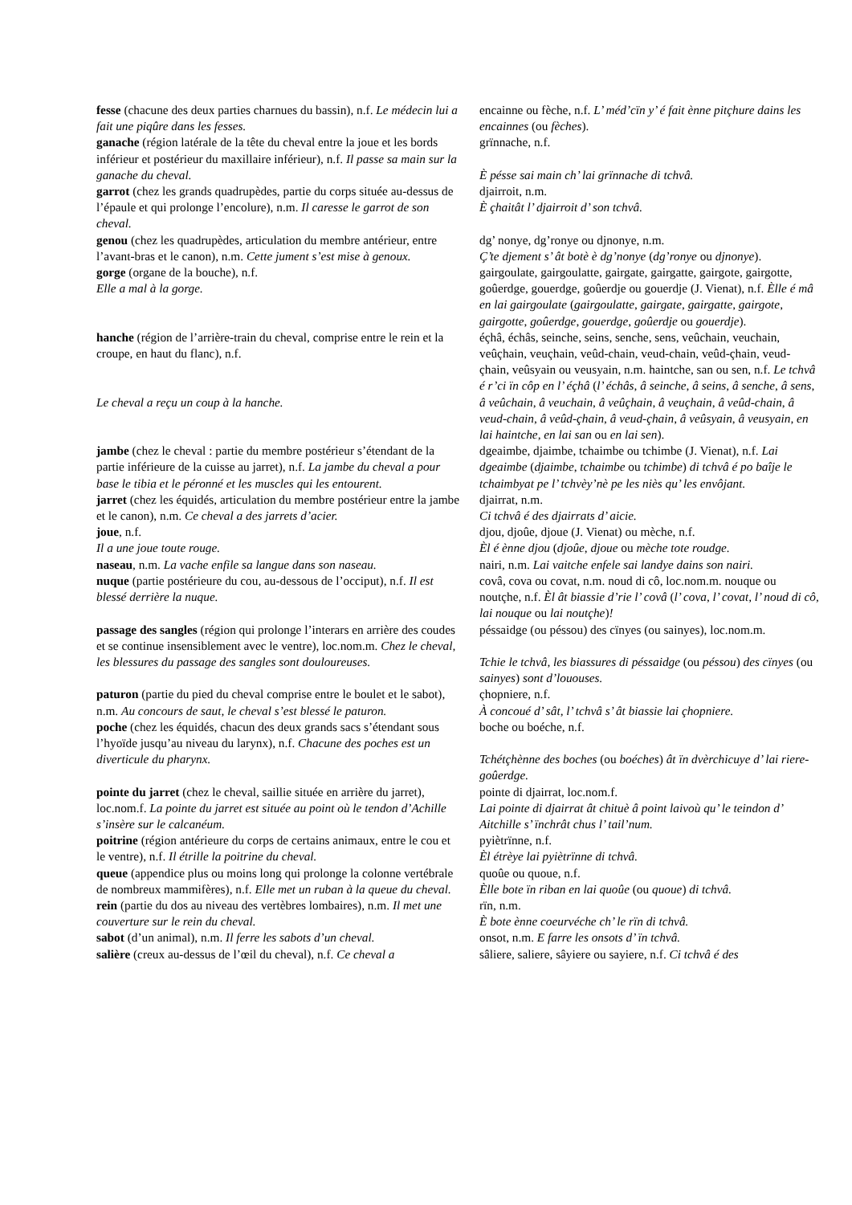| fesse (chacune des deux parties charnues du bassin), n.f. Le médecin lui a fait une piqûre dans les fesses. | encainne ou fèche, n.f. L’ méd’cïn y’ é fait ènne pitçhure dains les encainnes (ou fèches ). |
| ganache (région latérale de la tête du cheval entre la joue et les bords inférieur et postérieur du maxillaire inférieur), n.f. Il passe sa main sur la ganache du cheval. | grïnnache, n.f. È pésse sai main ch’ lai grïnnache di tchvâ. |
| garrot (chez les grands quadrupèdes, partie du corps située au-dessus de l’épaule et qui prolonge l’encolure), n.m. Il caresse le garrot de son cheval. | djairroit, n.m. È çhaitât l’ djairroit d’ son tchvâ. |
| genou (chez les quadrupèdes, articulation du membre antérieur, entre l’avant-bras et le canon), n.m. Cette jument s’est mise à genoux. | dg’ nonye, dg’ronye ou djnonye, n.m. Ç’te djement s’ ât botè è dg’nonye ( dg’ronye ou djnonye ). |
| gorge (organe de la bouche), n.f. Elle a mal à la gorge. | gairgoulate, gairgoulatte, gairgate, gairgatte, gairgote, gairgotte, goûerdge, gouerdge, goûerdje ou gouerdje (J. Vienat), n.f. Èlle é mâ en lai gairgoulate ( gairgoulatte , gairgate , gairgatte , gairgote , gairgotte , goûerdge , gouerdge , goûerdje ou gouerdje ). |
| hanche (région de l’arrière-train du cheval, comprise entre le rein et la croupe, en haut du flanc), n.f. Le cheval a reçu un coup à la hanche. | éçhâ, échâs, seinche, seins, senche, sens, veûchain, veuchain, veûçhain, veuçhain, veûd-chain, veud-chain, veûd-çhain, veud-çhain, veûsyain ou veusyain, n.m. haintche, san ou sen, n.f. Le tchvâ é r’ci ïn côp en l’ éçhâ ( l’ échâs , â seinche , â seins , â senche , â sens , â veûchain , â veuchain , â veûçhain , â veuçhain , â veûd-chain , â veud-chain , â veûd-çhain , â veud-çhain , â veûsyain , â veusyain, en lai haintche, en lai san ou en lai sen ). |
| jambe (chez le cheval : partie du membre postérieur s’étendant de la partie inférieure de la cuisse au jarret), n.f. La jambe du cheval a pour base le tibia et le péronné et les muscles qui les entourent. | dgeaimbe, djaimbe, tchaimbe ou tchimbe (J. Vienat), n.f. Lai dgeaimbe ( djaimbe , tchaimbe ou tchimbe ) di tchvâ é po baîje le tchaimbyat pe l’ tchvèy’nè pe les niès qu’ les envôjant. |
| jarret (chez les équidés, articulation du membre postérieur entre la jambe et le canon), n.m. Ce cheval a des jarrets d’acier. | djairrat, n.m. Ci tchvâ é des djairrats d’ aicie. |
| joue , n.f. Il a une joue toute rouge. | djou, djoûe, djoue (J. Vienat) ou mèche, n.f. Èl é ènne djou ( djoûe , djoue ou mèche tote roudge. |
| naseau , n.m. La vache enfile sa langue dans son naseau. | nairi, n.m. Lai vaitche enfele sai landye dains son nairi. |
| nuque (partie postérieure du cou, au-dessous de l’occiput), n.f. Il est blessé derrière la nuque. | covâ, cova ou covat, n.m. noud di cô, loc.nom.m. nouque ou noutçhe, n.f. Èl ât biassie d’rie l’ covâ ( l’ cova , l’ covat, l’ noud di cô, lai nouque ou lai noutçhe ) ! |
| passage des sangles (région qui prolonge l’interars en arrière des coudes et se continue insensiblement avec le ventre), loc.nom.m. Chez le cheval, les blessures du passage des sangles sont douloureuses. | péssaidge (ou péssou) des cïnyes (ou sainyes), loc.nom.m. Tchie le tchvâ, les biassures di péssaidge (ou péssou ) des cïnyes (ou sainyes ) sont d’lououses. |
| paturon (partie du pied du cheval comprise entre le boulet et le sabot), n.m. Au concours de saut, le cheval s’est blessé le paturon. | çhopniere, n.f. À concoué d’ sât, l’ tchvâ s’ ât biassie lai çhopniere. |
| poche (chez les équidés, chacun des deux grands sacs s’étendant sous l’hyoïde jusqu’au niveau du larynx), n.f. Chacune des poches est un diverticule du pharynx. | boche ou boéche, n.f. Tchétçhènne des boches (ou boéches ) ât ïn dvèrchicuye d’ lai riere-goûerdge. |
| pointe du jarret (chez le cheval, saillie située en arrière du jarret), loc.nom.f. La pointe du jarret est située au point où le tendon d’Achille s’insère sur le calcanéum. | pointe di djairrat, loc.nom.f. Lai pointe di djairrat ât chituè â point laivoù qu’ le teindon d’ Aitchille s’ ïnchrât chus l’ tail’num. |
| poitrine (région antérieure du corps de certains animaux, entre le cou et le ventre), n.f. Il étrille la poitrine du cheval. | pyiètrïnne, n.f. Èl étrèye lai pyiètrïnne di tchvâ. |
| queue (appendice plus ou moins long qui prolonge la colonne vertébrale de nombreux mammifères), n.f. Elle met un ruban à la queue du cheval. | quoûe ou quoue, n.f. Èlle bote ïn riban en lai quoûe (ou quoue ) di tchvâ. |
| rein (partie du dos au niveau des vertèbres lombaires), n.m. Il met une couverture sur le rein du cheval. | rïn, n.m. È bote ènne coeurvéche ch’ le rïn di tchvâ. |
| sabot (d’un animal), n.m. Il ferre les sabots d’un cheval. | onsot, n.m. E farre les onsots d’ ïn tchvâ. |
| salière (creux au-dessus de l’œil du cheval), n.f. Ce cheval a | sâliere, saliere, sâyiere ou sayiere, n.f. Ci tchvâ é des |